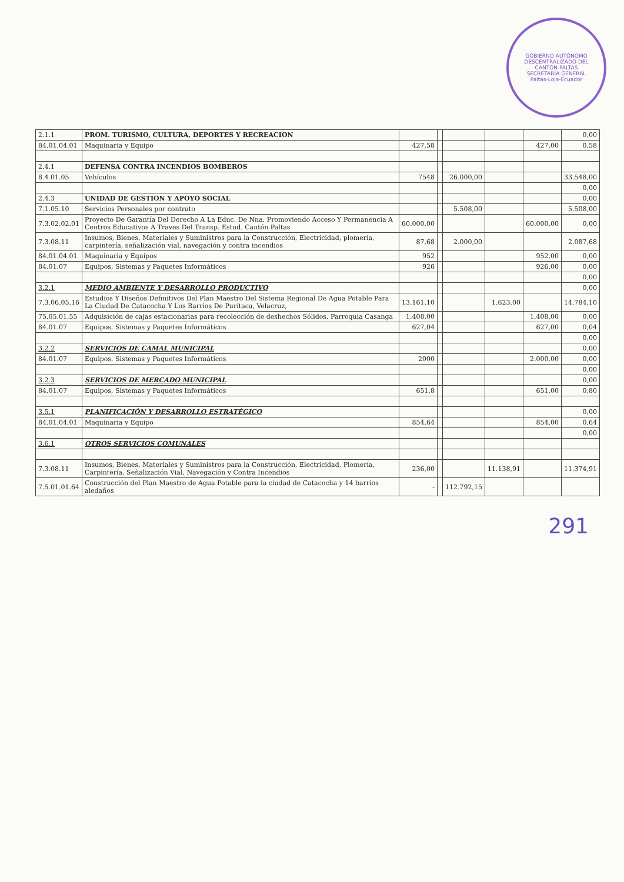GOBIERNO AUTÓNOMO DESCENTRALIZADO DEL CANTÓN PALTAS
SECRETARÍA GENERAL
Paltas-Loja-Ecuador
| 2.1.1 | PROM. TURISMO, CULTURA, DEPORTES Y RECREACION | | | | | | 0,00 |
| 84.01.04.01 | Maquinaria y Equipo | 427,58 | | | | 427,00 | 0,58 |
| 2.4.1 | DEFENSA CONTRA INCENDIOS BOMBEROS | | | | | | |
| 8.4.01.05 | Vehículos | 7548 | | 26.000,00 | | | 33.548,00 |
| | | | | | | | 0,00 |
| 2.4.3 | UNIDAD DE GESTION Y APOYO SOCIAL | | | | | | 0,00 |
| 7.1.05.10 | Servicios Personales por contrato | | | 5.508,00 | | | 5.508,00 |
| 7.3.02.02.01 | Proyecto De Garantía Del Derecho A La Educ. De Nna, Promoviendo Acceso Y Permanencia A Centros Educativos A Traves Del Transp. Estud. Cantón Paltas | 60.000,00 | | | | 60.000,00 | 0,00 |
| 7.3.08.11 | Insumos, Bienes, Materiales y Suministros para la Construcción, Electricidad, plomería, carpintería, señalización vial, navegación y contra incendios | 87,68 | | 2.000,00 | | | 2.087,68 |
| 84.01.04.01 | Maquinaria y Equipos | 952 | | | | 952,00 | 0,00 |
| 84.01.07 | Equipos, Sistemas y Paquetes Informáticos | 926 | | | | 926,00 | 0,00 |
| | | | | | | | 0,00 |
| 3.2.1 | MEDIO AMBIENTE Y DESARROLLO PRODUCTIVO | | | | | | 0,00 |
| 7.3.06.05.16 | Estudios Y Diseños Definitivos Del Plan Maestro Del Sistema Regional De Agua Potable Para La Ciudad De Catacocha Y Los Barrios De Purítaca, Velacruz, | 13.161,10 | | | 1.623,00 | | 14.784,10 |
| 75.05.01.55 | Adquisición de cajas estacionarias para recolección de deshechos Sólidos. Parroquia Casanga | 1.408,00 | | | | 1.408,00 | 0,00 |
| 84.01.07 | Equipos, Sistemas y Paquetes Informáticos | 627,04 | | | | 627,00 | 0,04 |
| | | | | | | | 0,00 |
| 3.2.2 | SERVICIOS DE CAMAL MUNICIPAL | | | | | | 0,00 |
| 84.01.07 | Equipos, Sistemas y Paquetes Informáticos | 2000 | | | | 2.000,00 | 0,00 |
| | | | | | | | 0,00 |
| 3.2.3 | SERVICIOS DE MERCADO MUNICIPAL | | | | | | 0,00 |
| 84.01.07 | Equipos, Sistemas y Paquetes Informáticos | 651,8 | | | | 651,00 | 0,80 |
| 3.5.1 | PLANIFICACIÓN Y DESARROLLO ESTRATÉGICO | | | | | | 0,00 |
| 84.01.04.01 | Maquinaria y Equipo | 854,64 | | | | 854,00 | 0,64 |
| | | | | | | | 0,00 |
| 3.6.1 | OTROS SERVICIOS COMUNALES | | | | | | |
| 7.3.08.11 | Insumos, Bienes, Materiales y Suministros para la Construcción, Electricidad, Plomería, Carpintería, Señalización Vial, Navegación y Contra Incendios | 236,00 | | | 11.138,91 | | 11.374,91 |
| 7.5.01.01.64 | Construcción del Plan Maestro de Agua Potable para la ciudad de Catacocha y 14 barrios aledaños | - | | 112.792,15 | | | |
291